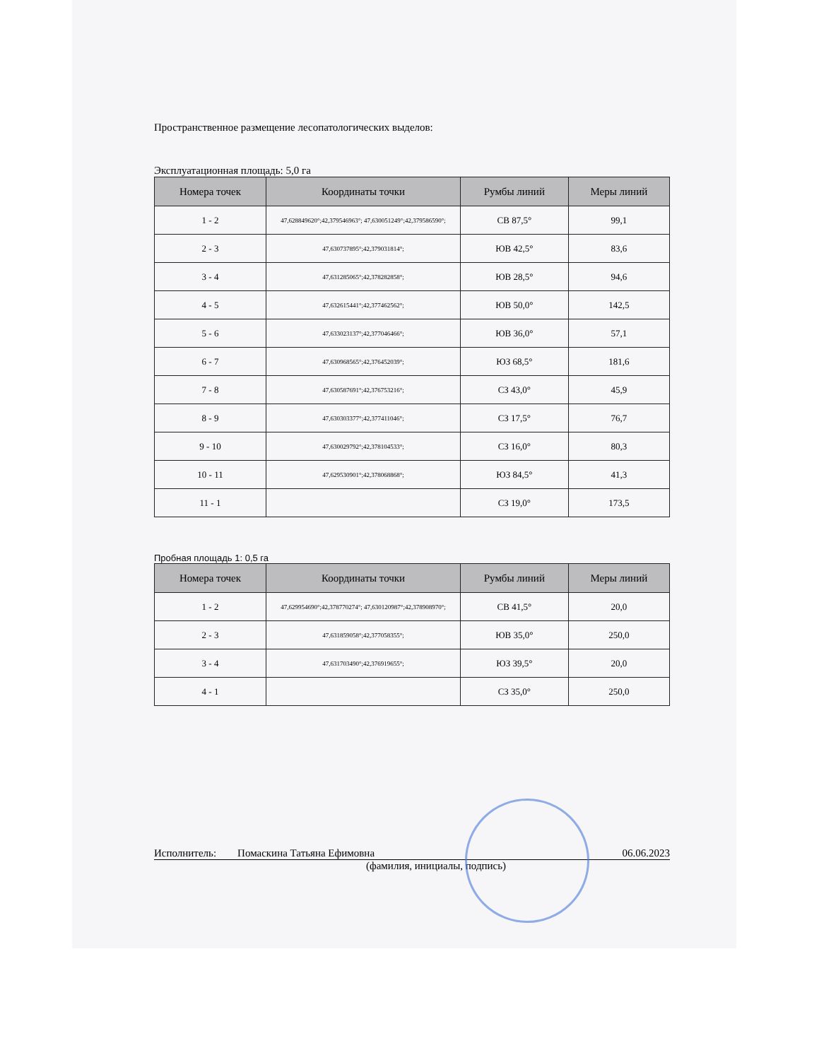Пространственное размещение лесопатологических выделов:
Эксплуатационная площадь: 5,0 га
| Номера точек | Координаты точки | Румбы линий | Меры линий |
| --- | --- | --- | --- |
| 1 - 2 | 47,628849620°;42,379546963°; 47,630051249°;42,379586590°; | СВ 87,5° | 99,1 |
| 2 - 3 | 47,630737895°;42,379031814°; | ЮВ 42,5° | 83,6 |
| 3 - 4 | 47,631285065°;42,378282858°; | ЮВ 28,5° | 94,6 |
| 4 - 5 | 47,632615441°;42,377462562°; | ЮВ 50,0° | 142,5 |
| 5 - 6 | 47,633023137°;42,377046466°; | ЮВ 36,0° | 57,1 |
| 6 - 7 | 47,630968565°;42,376452039°; | ЮЗ 68,5° | 181,6 |
| 7 - 8 | 47,630587691°;42,376753216°; | СЗ 43,0° | 45,9 |
| 8 - 9 | 47,630303377°;42,377411046°; | СЗ 17,5° | 76,7 |
| 9 - 10 | 47,630029792°;42,378104533°; | СЗ 16,0° | 80,3 |
| 10 - 11 | 47,629530901°;42,378068868°; | ЮЗ 84,5° | 41,3 |
| 11 - 1 | | СЗ 19,0° | 173,5 |
Пробная площадь 1: 0,5 га
| Номера точек | Координаты точки | Румбы линий | Меры линий |
| --- | --- | --- | --- |
| 1 - 2 | 47,629954690°;42,378770274°; 47,630120987°;42,378908970°; | СВ 41,5° | 20,0 |
| 2 - 3 | 47,631859058°;42,377058355°; | ЮВ 35,0° | 250,0 |
| 3 - 4 | 47,631703490°;42,376919655°; | ЮЗ 39,5° | 20,0 |
| 4 - 1 | | СЗ 35,0° | 250,0 |
Исполнитель: Помаскина Татьяна Ефимовна 06.06.2023
(фамилия, инициалы, подпись)